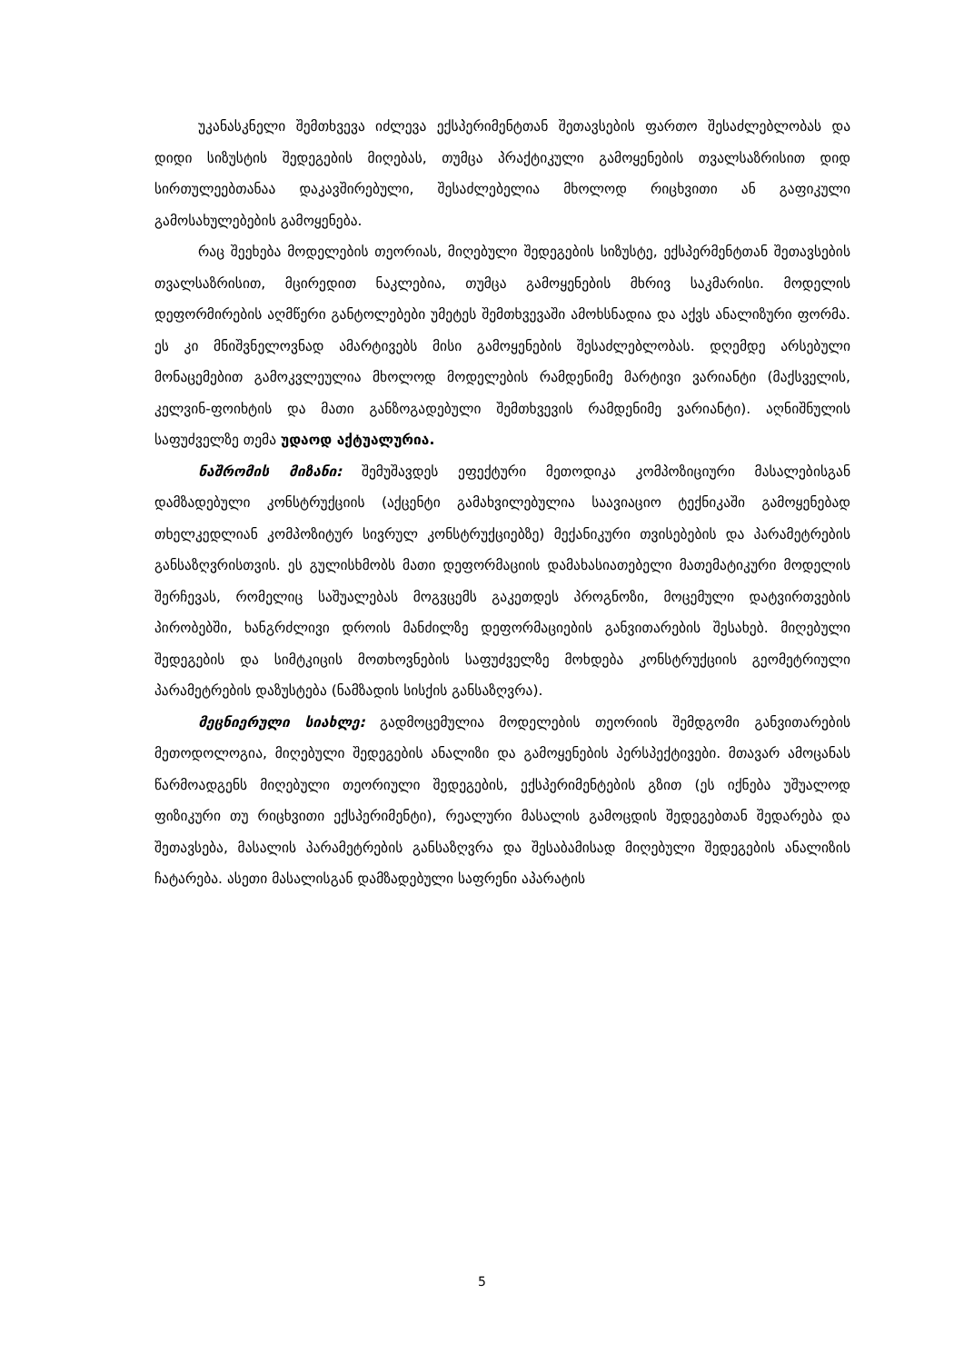უკანასკნელი შემთხვევა იძლევა ექსპერიმენტთან შეთავსების ფართო შესაძლებლობას და დიდი სიზუსტის შედეგების მიღებას, თუმცა პრაქტიკული გამოყენების თვალსაზრისით დიდ სირთულეებთანაა დაკავშირებული, შესაძლებელია მხოლოდ რიცხვითი ან გაფიკული გამოსახულებების გამოყენება.
რაც შეეხება მოდელების თეორიას, მიღებული შედეგების სიზუსტე, ექსპერმენტთან შეთავსების თვალსაზრისით, მცირედით ნაკლებია, თუმცა გამოყენების მხრივ საკმარისი. მოდელის დეფორმირების აღმწერი განტოლებები უმეტეს შემთხვევაში ამოხსნადია და აქვს ანალიზური ფორმა. ეს კი მნიშვნელოვნად ამარტივებს მისი გამოყენების შესაძლებლობას. დღემდე არსებული მონაცემებით გამოკვლეულია მხოლოდ მოდელების რამდენიმე მარტივი ვარიანტი (მაქსველის, კელვინ-ფოიხტის და მათი განზოგადებული შემთხვევის რამდენიმე ვარიანტი). აღნიშნულის საფუძველზე თემა უდაოდ აქტუალურია.
ნაშრომის მიზანი: შემუშავდეს ეფექტური მეთოდიკა კომპოზიციური მასალებისგან დამზადებული კონსტრუქციის (აქცენტი გამახვილებულია საავიაციო ტექნიკაში გამოყენებად თხელკედლიან კომპოზიტურ სივრულ კონსტრუქციებზე) მექანიკური თვისებების და პარამეტრების განსაზღვრისთვის. ეს გულისხმობს მათი დეფორმაციის დამახასიათებელი მათემატიკური მოდელის შერჩევას, რომელიც საშუალებას მოგვცემს გაკეთდეს პროგნოზი, მოცემული დატვირთვების პირობებში, ხანგრძლივი დროის მანძილზე დეფორმაციების განვითარების შესახებ. მიღებული შედეგების და სიმტკიცის მოთხოვნების საფუძველზე მოხდება კონსტრუქციის გეომეტრიული პარამეტრების დაზუსტება (ნამზადის სისქის განსაზღვრა).
მეცნიერული სიახლე: გადმოცემულია მოდელების თეორიის შემდგომი განვითარების მეთოდოლოგია, მიღებული შედეგების ანალიზი და გამოყენების პერსპექტივები. მთავარ ამოცანას წარმოადგენს მიღებული თეორიული შედეგების, ექსპერიმენტების გზით (ეს იქნება უშუალოდ ფიზიკური თუ რიცხვითი ექსპერიმენტი), რეალური მასალის გამოცდის შედეგებთან შედარება და შეთავსება, მასალის პარამეტრების განსაზღვრა და შესაბამისად მიღებული შედეგების ანალიზის ჩატარება. ასეთი მასალისგან დამზადებული საფრენი აპარატის
5